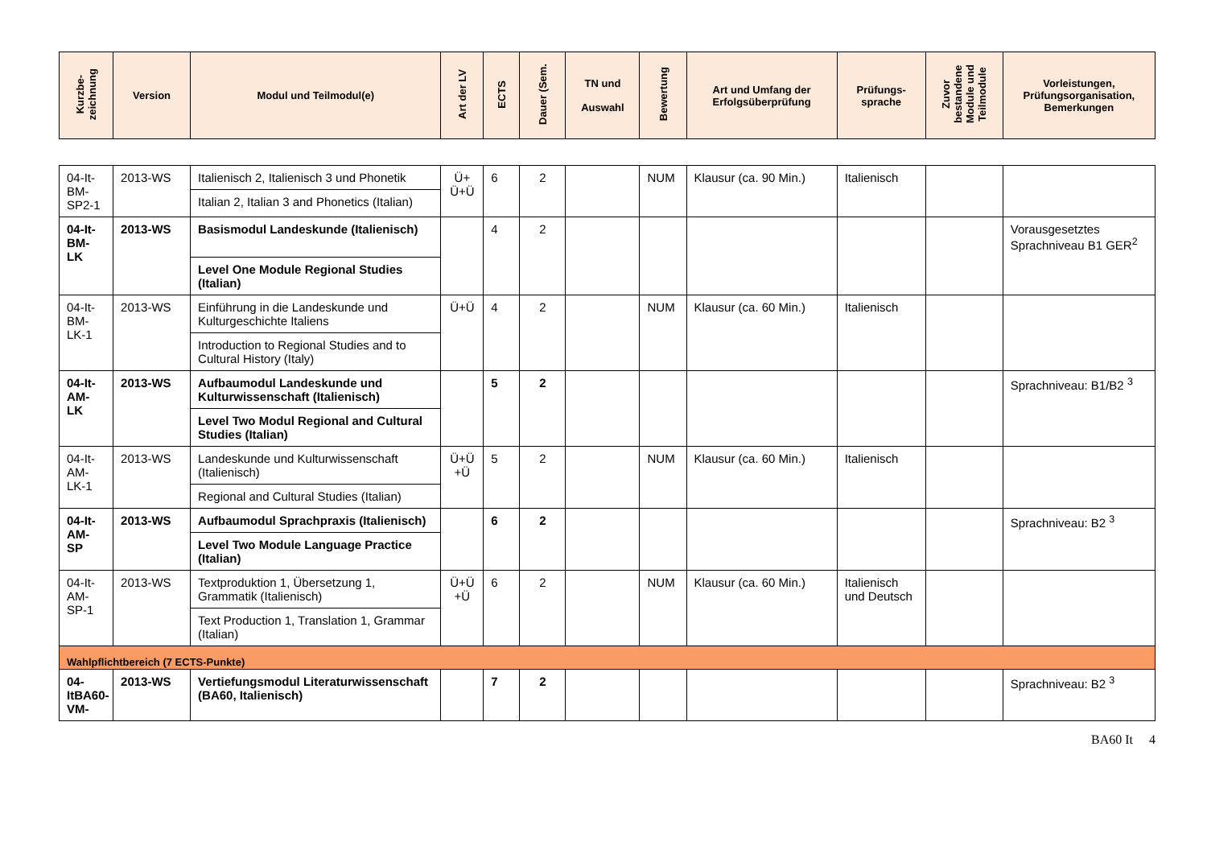| Kurzbe- zeichnung | Version | Modul und Teilmodul(e) | Art der LV | ECTS | Dauer (Sem. | TN und Auswahl | Bewertung | Art und Umfang der Erfolgsüberprüfung | Prüfungs- sprache | Zuvor bestandene Module und Teilmodule | Vorleistungen, Prüfungsorganisation, Bemerkungen |
| --- | --- | --- | --- | --- | --- | --- | --- | --- | --- | --- | --- |
| 04-It-BM-SP2-1 | 2013-WS | Italienisch 2, Italienisch 3 und Phonetik Italian 2, Italian 3 and Phonetics (Italian) | Ü+ Ü+Ü | 6 | 2 | | NUM | Klausur (ca. 90 Min.) | Italienisch | | |
| 04-It-BM-LK | 2013-WS | Basismodul Landeskunde (Italienisch) Level One Module Regional Studies (Italian) | | 4 | 2 | | | | | | Vorausgesetztes Sprachniveau B1 GER<sup>2</sup> |
| 04-It-BM-LK-1 | 2013-WS | Einführung in die Landeskunde und Kulturgeschichte Italiens Introduction to Regional Studies and to Cultural History (Italy) | Ü+Ü | 4 | 2 | | NUM | Klausur (ca. 60 Min.) | Italienisch | | |
| 04-It-AM-LK | 2013-WS | Aufbaumodul Landeskunde und Kulturwissenschaft (Italienisch) Level Two Modul Regional and Cultural Studies (Italian) | | 5 | 2 | | | | | | Sprachniveau: B1/B2 <sup>3</sup> |
| 04-It-AM-LK-1 | 2013-WS | Landeskunde und Kulturwissenschaft (Italienisch) Regional and Cultural Studies (Italian) | Ü+Ü +Ü | 5 | 2 | | NUM | Klausur (ca. 60 Min.) | Italienisch | | |
| 04-It-AM-SP | 2013-WS | Aufbaumodul Sprachpraxis (Italienisch) Level Two Module Language Practice (Italian) | | 6 | 2 | | | | | | Sprachniveau: B2 <sup>3</sup> |
| 04-It-AM-SP-1 | 2013-WS | Textproduktion 1, Übersetzung 1, Grammatik (Italienisch) Text Production 1, Translation 1, Grammar (Italian) | Ü+Ü +Ü | 6 | 2 | | NUM | Klausur (ca. 60 Min.) | Italienisch und Deutsch | | |
| Wahlpflichtbereich (7 ECTS-Punkte) | | | | | | | | | | | |
| 04-ItBA60-VM- | 2013-WS | Vertiefungsmodul Literaturwissenschaft (BA60, Italienisch) | | 7 | 2 | | | | | | Sprachniveau: B2 <sup>3</sup> |
BA60 It 4